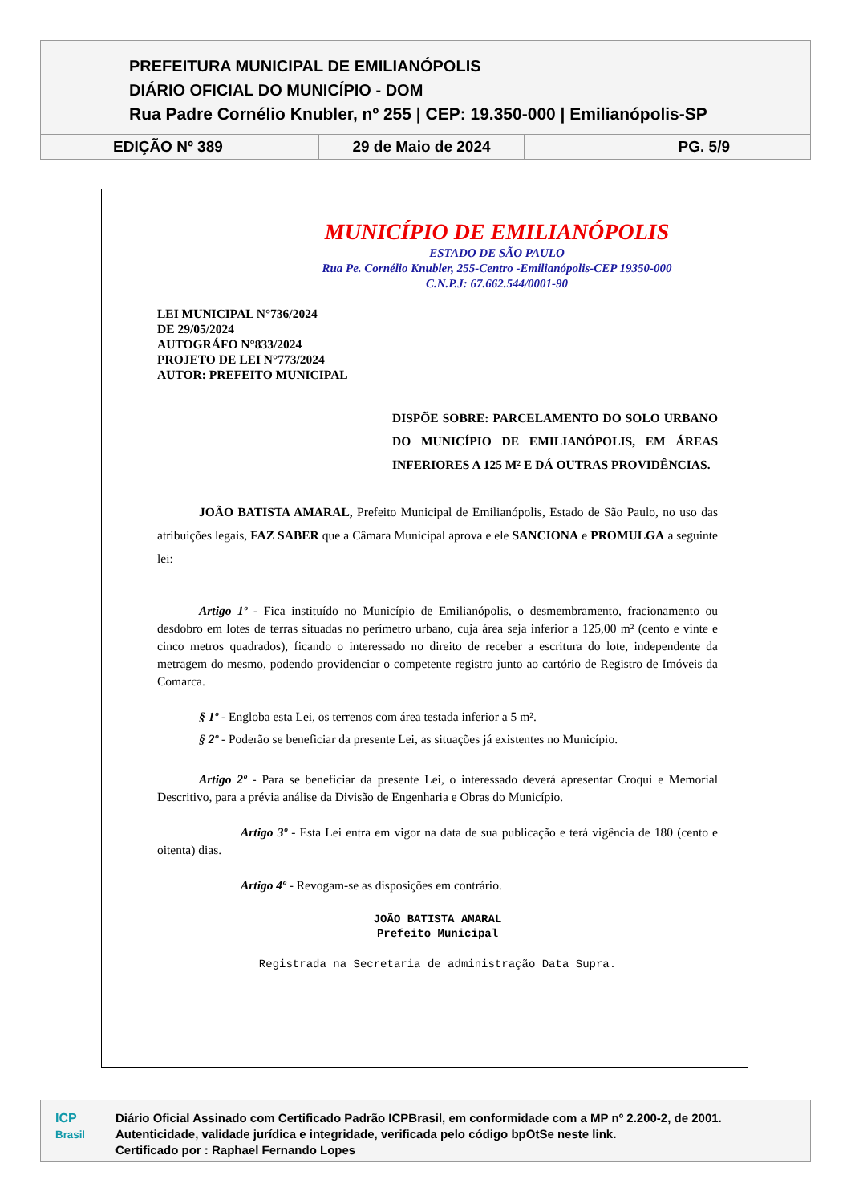PREFEITURA MUNICIPAL DE EMILIANÓPOLIS
DIÁRIO OFICIAL DO MUNICÍPIO - DOM
Rua Padre Cornélio Knubler, nº 255 | CEP: 19.350-000 | Emilianópolis-SP
EDIÇÃO Nº 389 29 de Maio de 2024 PG. 5/9
MUNICÍPIO DE EMILIANÓPOLIS
ESTADO DE SÃO PAULO
Rua Pe. Cornélio Knubler, 255-Centro -Emilianópolis-CEP 19350-000
C.N.P.J: 67.662.544/0001-90
LEI MUNICIPAL N°736/2024
DE 29/05/2024
AUTOGRÁFO N°833/2024
PROJETO DE LEI N°773/2024
AUTOR: PREFEITO MUNICIPAL
DISPÕE SOBRE: PARCELAMENTO DO SOLO URBANO DO MUNICÍPIO DE EMILIANÓPOLIS, EM ÁREAS INFERIORES A 125 M² E DÁ OUTRAS PROVIDÊNCIAS.
JOÃO BATISTA AMARAL, Prefeito Municipal de Emilianópolis, Estado de São Paulo, no uso das atribuições legais, FAZ SABER que a Câmara Municipal aprova e ele SANCIONA e PROMULGA a seguinte lei:
Artigo 1º - Fica instituído no Município de Emilianópolis, o desmembramento, fracionamento ou desdobro em lotes de terras situadas no perímetro urbano, cuja área seja inferior a 125,00 m² (cento e vinte e cinco metros quadrados), ficando o interessado no direito de receber a escritura do lote, independente da metragem do mesmo, podendo providenciar o competente registro junto ao cartório de Registro de Imóveis da Comarca.
§ 1º - Engloba esta Lei, os terrenos com área testada inferior a 5 m².
§ 2º - Poderão se beneficiar da presente Lei, as situações já existentes no Município.
Artigo 2º - Para se beneficiar da presente Lei, o interessado deverá apresentar Croqui e Memorial Descritivo, para a prévia análise da Divisão de Engenharia e Obras do Município.
Artigo 3º - Esta Lei entra em vigor na data de sua publicação e terá vigência de 180 (cento e oitenta) dias.
Artigo 4º - Revogam-se as disposições em contrário.
JOÃO BATISTA AMARAL
Prefeito Municipal
Registrada na Secretaria de administração Data Supra.
ICP
Brasil
Diário Oficial Assinado com Certificado Padrão ICPBrasil, em conformidade com a MP nº 2.200-2, de 2001.
Autenticidade, validade jurídica e integridade, verificada pelo código bpOtSe neste link.
Certificado por : Raphael Fernando Lopes